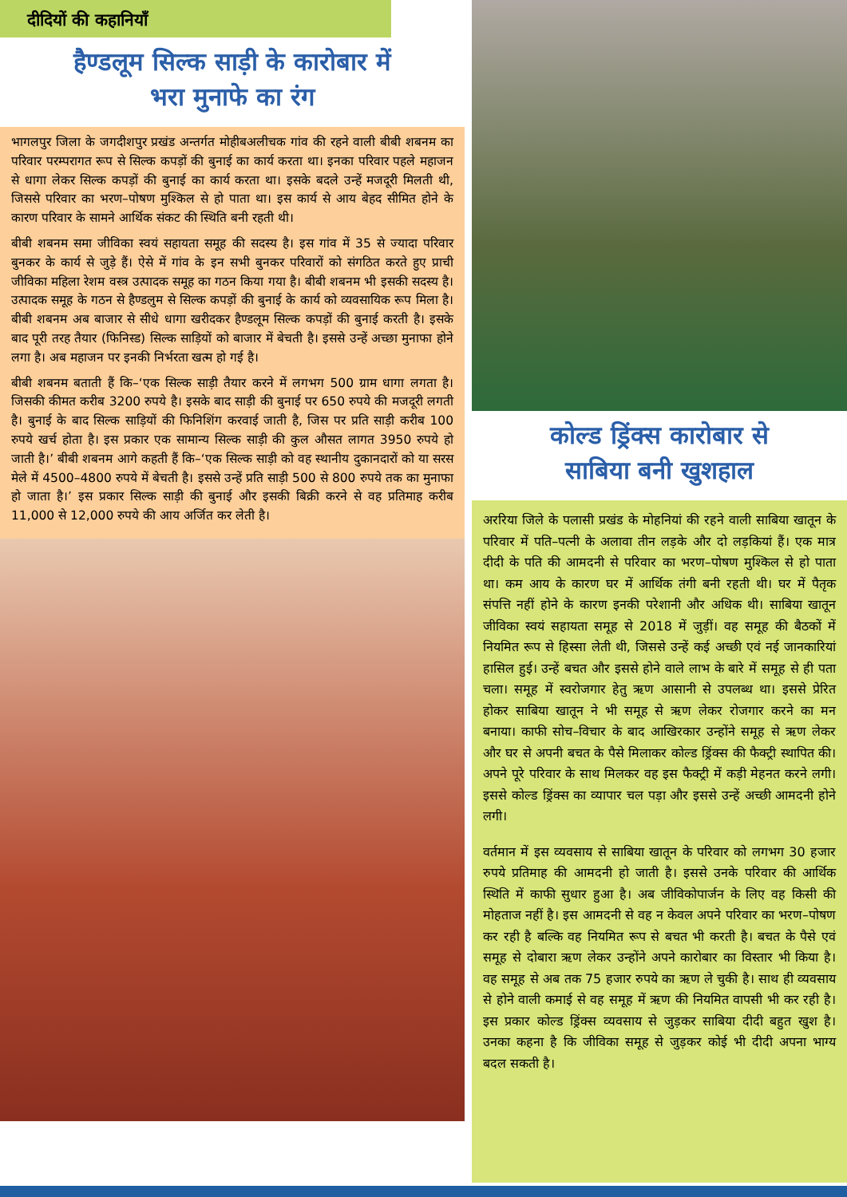दीदियों की कहानियाँ
हैण्डलूम सिल्क साड़ी के कारोबार में
भरा मुनाफे का रंग
भागलपुर जिला के जगदीशपुर प्रखंड अन्तर्गत मोहीबअलीचक गांव की रहने वाली बीबी शबनम का परिवार परम्परागत रूप से सिल्क कपड़ों की बुनाई का कार्य करता था। इनका परिवार पहले महाजन से धागा लेकर सिल्क कपड़ों की बुनाई का कार्य करता था। इसके बदले उन्हें मजदूरी मिलती थी, जिससे परिवार का भरण–पोषण मुश्किल से हो पाता था। इस कार्य से आय बेहद सीमित होने के कारण परिवार के सामने आर्थिक संकट की स्थिति बनी रहती थी।
बीबी शबनम समा जीविका स्वयं सहायता समूह की सदस्य है। इस गांव में 35 से ज्यादा परिवार बुनकर के कार्य से जुड़े हैं। ऐसे में गांव के इन सभी बुनकर परिवारों को संगठित करते हुए प्राची जीविका महिला रेशम वस्त्र उत्पादक समूह का गठन किया गया है। बीबी शबनम भी इसकी सदस्य है। उत्पादक समूह के गठन से हैण्डलुम से सिल्क कपड़ों की बुनाई के कार्य को व्यवसायिक रूप मिला है। बीबी शबनम अब बाजार से सीधे धागा खरीदकर हैण्डलूम सिल्क कपड़ों की बुनाई करती है। इसके बाद पूरी तरह तैयार (फिनिस्ड) सिल्क साड़ियों को बाजार में बेचती है। इससे उन्हें अच्छा मुनाफा होने लगा है। अब महाजन पर इनकी निर्भरता खत्म हो गई है।
बीबी शबनम बताती हैं कि–‘एक सिल्क साड़ी तैयार करने में लगभग 500 ग्राम धागा लगता है। जिसकी कीमत करीब 3200 रुपये है। इसके बाद साड़ी की बुनाई पर 650 रुपये की मजदूरी लगती है। बुनाई के बाद सिल्क साड़ियों की फिनिशिंग करवाई जाती है, जिस पर प्रति साड़ी करीब 100 रुपये खर्च होता है। इस प्रकार एक सामान्य सिल्क साड़ी की कुल औसत लागत 3950 रुपये हो जाती है।’ बीबी शबनम आगे कहती हैं कि–‘एक सिल्क साड़ी को वह स्थानीय दुकानदारों को या सरस मेले में 4500–4800 रुपये में बेचती है। इससे उन्हें प्रति साड़ी 500 से 800 रुपये तक का मुनाफा हो जाता है।’ इस प्रकार सिल्क साड़ी की बुनाई और इसकी बिक्री करने से वह प्रतिमाह करीब 11,000 से 12,000 रुपये की आय अर्जित कर लेती है।
कोल्ड ड्रिंक्स कारोबार से
साबिया बनी खुशहाल
अररिया जिले के पलासी प्रखंड के मोहनियां की रहने वाली साबिया खातून के परिवार में पति–पत्नी के अलावा तीन लड़के और दो लड़कियां हैं। एक मात्र दीदी के पति की आमदनी से परिवार का भरण–पोषण मुश्किल से हो पाता था। कम आय के कारण घर में आर्थिक तंगी बनी रहती थी। घर में पैतृक संपत्ति नहीं होने के कारण इनकी परेशानी और अधिक थी। साबिया खातून जीविका स्वयं सहायता समूह से 2018 में जुड़ीं। वह समूह की बैठकों में नियमित रूप से हिस्सा लेती थी, जिससे उन्हें कई अच्छी एवं नई जानकारियां हासिल हुई। उन्हें बचत और इससे होने वाले लाभ के बारे में समूह से ही पता चला। समूह में स्वरोजगार हेतु ऋण आसानी से उपलब्ध था। इससे प्रेरित होकर साबिया खातून ने भी समूह से ऋण लेकर रोजगार करने का मन बनाया। काफी सोच–विचार के बाद आखिरकार उन्होंने समूह से ऋण लेकर और घर से अपनी बचत के पैसे मिलाकर कोल्ड ड्रिंक्स की फैक्ट्री स्थापित की। अपने पूरे परिवार के साथ मिलकर वह इस फैक्ट्री में कड़ी मेहनत करने लगी। इससे कोल्ड ड्रिंक्स का व्यापार चल पड़ा और इससे उन्हें अच्छी आमदनी होने लगी।
वर्तमान में इस व्यवसाय से साबिया खातून के परिवार को लगभग 30 हजार रुपये प्रतिमाह की आमदनी हो जाती है। इससे उनके परिवार की आर्थिक स्थिति में काफी सुधार हुआ है। अब जीविकोपार्जन के लिए वह किसी की मोहताज नहीं है। इस आमदनी से वह न केवल अपने परिवार का भरण–पोषण कर रही है बल्कि वह नियमित रूप से बचत भी करती है। बचत के पैसे एवं समूह से दोबारा ऋण लेकर उन्होंने अपने कारोबार का विस्तार भी किया है। वह समूह से अब तक 75 हजार रुपये का ऋण ले चुकी है। साथ ही व्यवसाय से होने वाली कमाई से वह समूह में ऋण की नियमित वापसी भी कर रही है। इस प्रकार कोल्ड ड्रिंक्स व्यवसाय से जुड़कर साबिया दीदी बहुत खुश है। उनका कहना है कि जीविका समूह से जुड़कर कोई भी दीदी अपना भाग्य बदल सकती है।